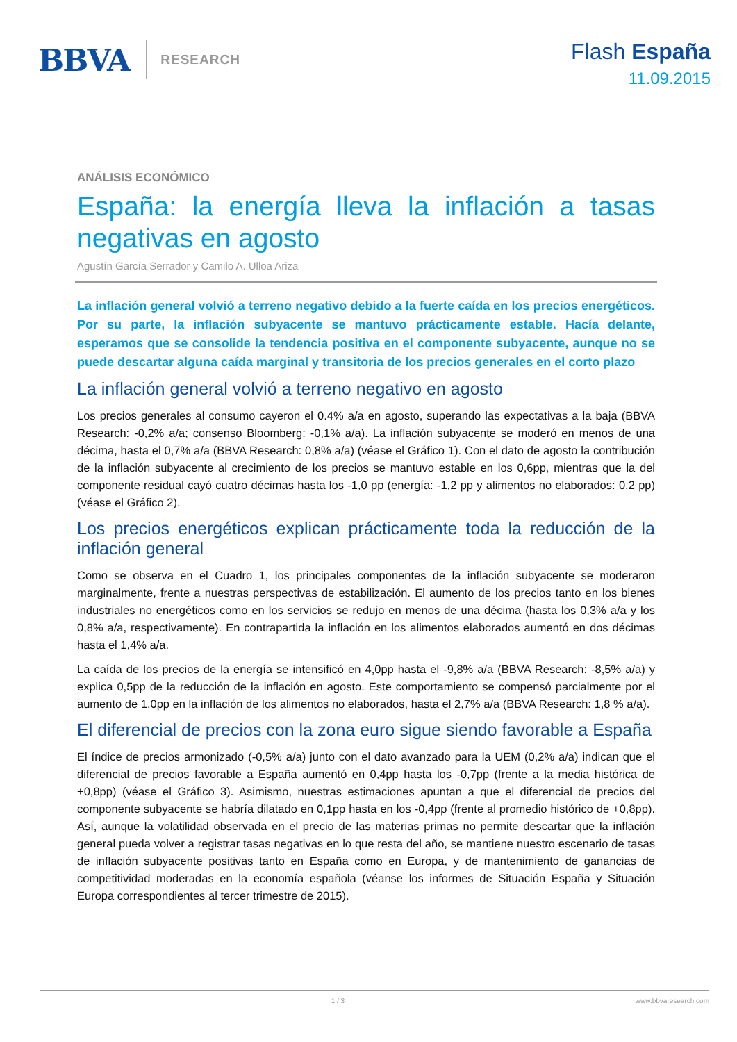BBVA RESEARCH
Flash España
11.09.2015
ANÁLISIS ECONÓMICO
España: la energía lleva la inflación a tasas negativas en agosto
Agustín García Serrador y Camilo A. Ulloa Ariza
La inflación general volvió a terreno negativo debido a la fuerte caída en los precios energéticos. Por su parte, la inflación subyacente se mantuvo prácticamente estable. Hacía delante, esperamos que se consolide la tendencia positiva en el componente subyacente, aunque no se puede descartar alguna caída marginal y transitoria de los precios generales en el corto plazo
La inflación general volvió a terreno negativo en agosto
Los precios generales al consumo cayeron el 0.4% a/a en agosto, superando las expectativas a la baja (BBVA Research: -0,2% a/a; consenso Bloomberg: -0,1% a/a). La inflación subyacente se moderó en menos de una décima, hasta el 0,7% a/a (BBVA Research: 0,8% a/a) (véase el Gráfico 1). Con el dato de agosto la contribución de la inflación subyacente al crecimiento de los precios se mantuvo estable en los 0,6pp, mientras que la del componente residual cayó cuatro décimas hasta los -1,0 pp (energía: -1,2 pp y alimentos no elaborados: 0,2 pp) (véase el Gráfico 2).
Los precios energéticos explican prácticamente toda la reducción de la inflación general
Como se observa en el Cuadro 1, los principales componentes de la inflación subyacente se moderaron marginalmente, frente a nuestras perspectivas de estabilización. El aumento de los precios tanto en los bienes industriales no energéticos como en los servicios se redujo en menos de una décima (hasta los 0,3% a/a y los 0,8% a/a, respectivamente). En contrapartida la inflación en los alimentos elaborados aumentó en dos décimas hasta el 1,4% a/a.
La caída de los precios de la energía se intensificó en 4,0pp hasta el -9,8% a/a (BBVA Research: -8,5% a/a) y explica 0,5pp de la reducción de la inflación en agosto. Este comportamiento se compensó parcialmente por el aumento de 1,0pp en la inflación de los alimentos no elaborados, hasta el 2,7% a/a (BBVA Research: 1,8 % a/a).
El diferencial de precios con la zona euro sigue siendo favorable a España
El índice de precios armonizado (-0,5% a/a) junto con el dato avanzado para la UEM (0,2% a/a) indican que el diferencial de precios favorable a España aumentó en 0,4pp hasta los -0,7pp (frente a la media histórica de +0,8pp) (véase el Gráfico 3). Asimismo, nuestras estimaciones apuntan a que el diferencial de precios del componente subyacente se habría dilatado en 0,1pp hasta en los -0,4pp (frente al promedio histórico de +0,8pp). Así, aunque la volatilidad observada en el precio de las materias primas no permite descartar que la inflación general pueda volver a registrar tasas negativas en lo que resta del año, se mantiene nuestro escenario de tasas de inflación subyacente positivas tanto en España como en Europa, y de mantenimiento de ganancias de competitividad moderadas en la economía española (véanse los informes de Situación España y Situación Europa correspondientes al tercer trimestre de 2015).
1 / 3 www.bbvaresearch.com